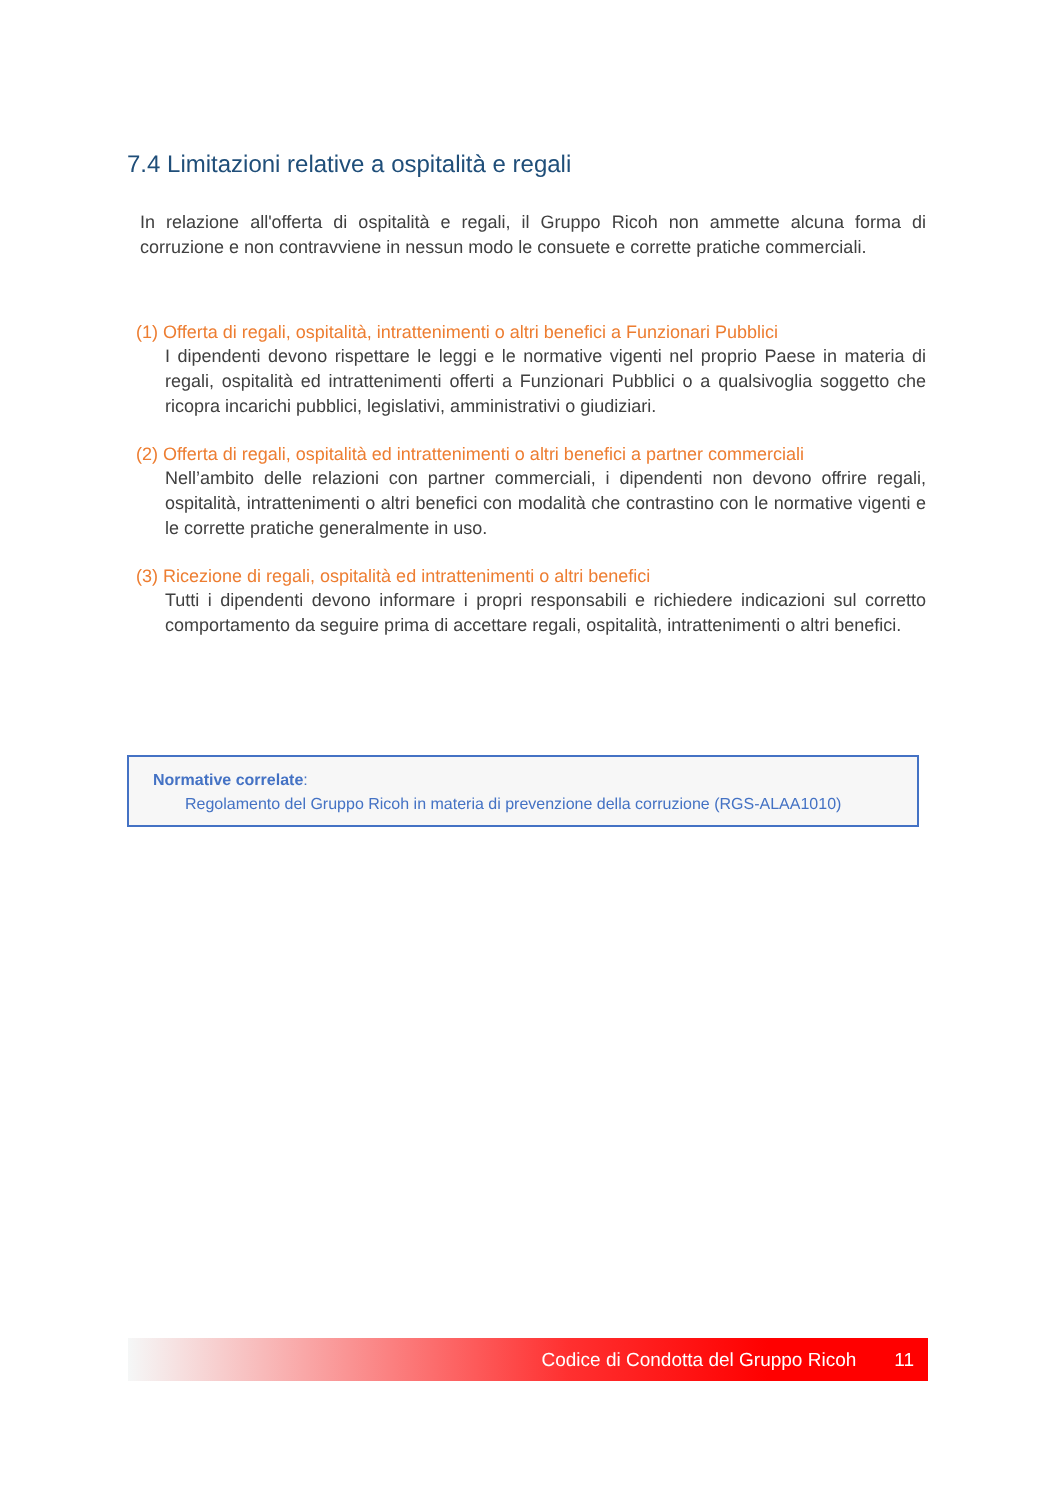7.4 Limitazioni relative a ospitalità e regali
In relazione all'offerta di ospitalità e regali, il Gruppo Ricoh non ammette alcuna forma di corruzione e non contravviene in nessun modo le consuete e corrette pratiche commerciali.
(1) Offerta di regali, ospitalità, intrattenimenti o altri benefici a Funzionari Pubblici
I dipendenti devono rispettare le leggi e le normative vigenti nel proprio Paese in materia di regali, ospitalità ed intrattenimenti offerti a Funzionari Pubblici o a qualsivoglia soggetto che ricopra incarichi pubblici, legislativi, amministrativi o giudiziari.
(2) Offerta di regali, ospitalità ed intrattenimenti o altri benefici a partner commerciali
Nell’ambito delle relazioni con partner commerciali, i dipendenti non devono offrire regali, ospitalità, intrattenimenti o altri benefici con modalità che contrastino con le normative vigenti e le corrette pratiche generalmente in uso.
(3) Ricezione di regali, ospitalità ed intrattenimenti o altri benefici
Tutti i dipendenti devono informare i propri responsabili e richiedere indicazioni sul corretto comportamento da seguire prima di accettare regali, ospitalità, intrattenimenti o altri benefici.
Normative correlate:
Regolamento del Gruppo Ricoh in materia di prevenzione della corruzione (RGS-ALAA1010)
Codice di Condotta del Gruppo Ricoh 11